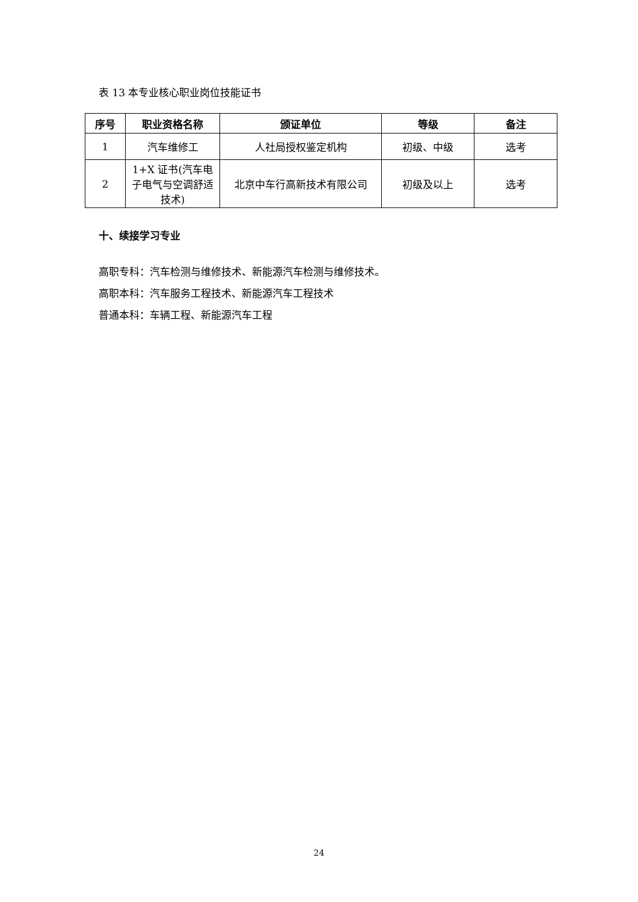表 13 本专业核心职业岗位技能证书
| 序号 | 职业资格名称 | 颁证单位 | 等级 | 备注 |
| --- | --- | --- | --- | --- |
| 1 | 汽车维修工 | 人社局授权鉴定机构 | 初级、中级 | 选考 |
| 2 | 1+X 证书(汽车电子电气与空调舒适技术) | 北京中车行高新技术有限公司 | 初级及以上 | 选考 |
十、续接学习专业
高职专科：汽车检测与维修技术、新能源汽车检测与维修技术。
高职本科：汽车服务工程技术、新能源汽车工程技术
普通本科：车辆工程、新能源汽车工程
24